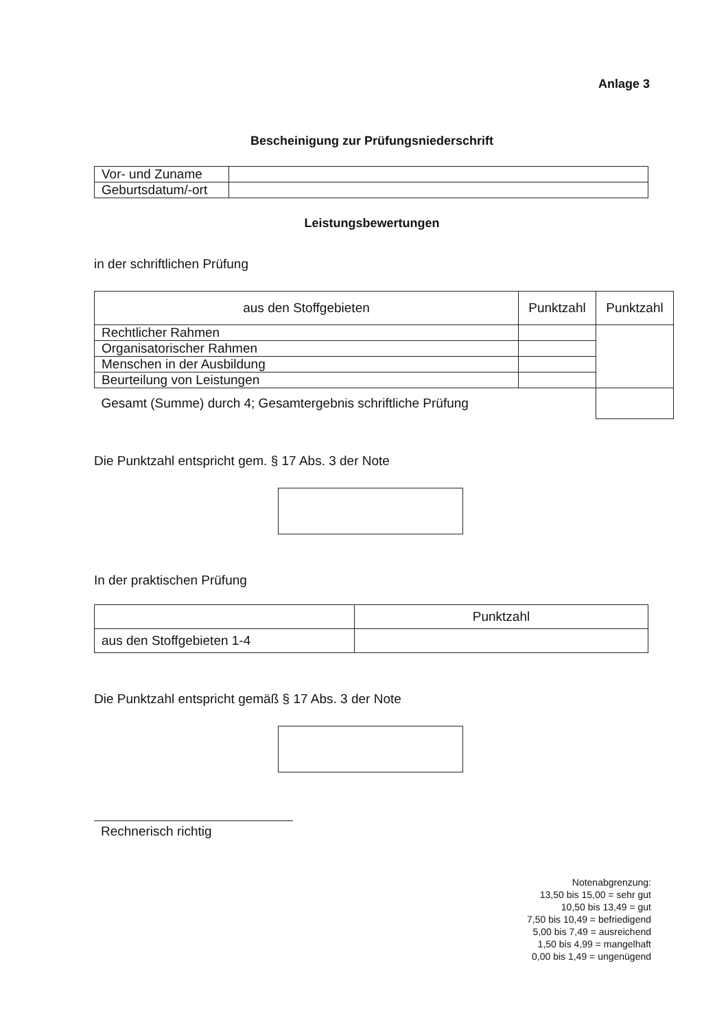Anlage 3
Bescheinigung zur Prüfungsniederschrift
| Vor- und Zuname | |
| Geburtsdatum/-ort | |
Leistungsbewertungen
in der schriftlichen Prüfung
| aus den Stoffgebieten | Punktzahl | Punktzahl |
| --- | --- | --- |
| Rechtlicher Rahmen | | |
| Organisatorischer Rahmen | | |
| Menschen in der Ausbildung | | |
| Beurteilung von Leistungen | | |
| Gesamt (Summe) durch 4; Gesamtergebnis schriftliche Prüfung | | |
Die Punktzahl entspricht gem. § 17 Abs. 3 der Note
In der praktischen Prüfung
| | Punktzahl |
| aus den Stoffgebieten 1-4 | |
Die Punktzahl entspricht gemäß § 17 Abs. 3 der Note
Rechnerisch richtig
Notenabgrenzung:
13,50 bis 15,00 = sehr gut
10,50 bis 13,49 = gut
7,50 bis 10,49 = befriedigend
5,00 bis 7,49 = ausreichend
1,50 bis 4,99 = mangelhaft
0,00 bis 1,49 = ungenügend